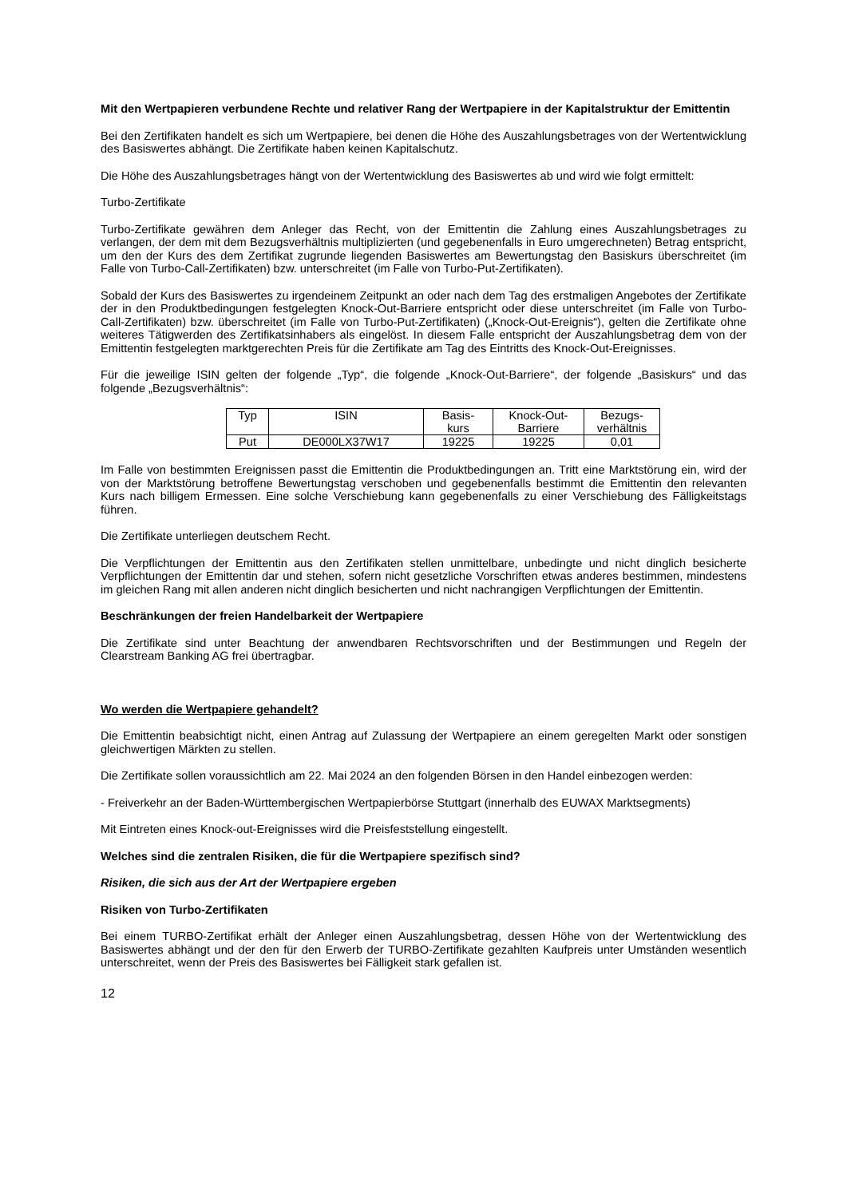Mit den Wertpapieren verbundene Rechte und relativer Rang der Wertpapiere in der Kapitalstruktur der Emittentin
Bei den Zertifikaten handelt es sich um Wertpapiere, bei denen die Höhe des Auszahlungsbetrages von der Wertentwicklung des Basiswertes abhängt. Die Zertifikate haben keinen Kapitalschutz.
Die Höhe des Auszahlungsbetrages hängt von der Wertentwicklung des Basiswertes ab und wird wie folgt ermittelt:
Turbo-Zertifikate
Turbo-Zertifikate gewähren dem Anleger das Recht, von der Emittentin die Zahlung eines Auszahlungsbetrages zu verlangen, der dem mit dem Bezugsverhältnis multiplizierten (und gegebenenfalls in Euro umgerechneten) Betrag entspricht, um den der Kurs des dem Zertifikat zugrunde liegenden Basiswertes am Bewertungstag den Basiskurs überschreitet (im Falle von Turbo-Call-Zertifikaten) bzw. unterschreitet (im Falle von Turbo-Put-Zertifikaten).
Sobald der Kurs des Basiswertes zu irgendeinem Zeitpunkt an oder nach dem Tag des erstmaligen Angebotes der Zertifikate der in den Produktbedingungen festgelegten Knock-Out-Barriere entspricht oder diese unterschreitet (im Falle von Turbo-Call-Zertifikaten) bzw. überschreitet (im Falle von Turbo-Put-Zertifikaten) („Knock-Out-Ereignis“), gelten die Zertifikate ohne weiteres Tätigwerden des Zertifikatsinhabers als eingelöst. In diesem Falle entspricht der Auszahlungsbetrag dem von der Emittentin festgelegten marktgerechten Preis für die Zertifikate am Tag des Eintritts des Knock-Out-Ereignisses.
Für die jeweilige ISIN gelten der folgende „Typ“, die folgende „Knock-Out-Barriere“, der folgende „Basiskurs“ und das folgende „Bezugsverhältnis“:
| Typ | ISIN | Basis- kurs | Knock-Out- Barriere | Bezugs- verhältnis |
| Put | DE000LX37W17 | 19225 | 19225 | 0,01 |
Im Falle von bestimmten Ereignissen passt die Emittentin die Produktbedingungen an. Tritt eine Marktstörung ein, wird der von der Marktstörung betroffene Bewertungstag verschoben und gegebenenfalls bestimmt die Emittentin den relevanten Kurs nach billigem Ermessen. Eine solche Verschiebung kann gegebenenfalls zu einer Verschiebung des Fälligkeitstags führen.
Die Zertifikate unterliegen deutschem Recht.
Die Verpflichtungen der Emittentin aus den Zertifikaten stellen unmittelbare, unbedingte und nicht dinglich besicherte Verpflichtungen der Emittentin dar und stehen, sofern nicht gesetzliche Vorschriften etwas anderes bestimmen, mindestens im gleichen Rang mit allen anderen nicht dinglich besicherten und nicht nachrangigen Verpflichtungen der Emittentin.
Beschränkungen der freien Handelbarkeit der Wertpapiere
Die Zertifikate sind unter Beachtung der anwendbaren Rechtsvorschriften und der Bestimmungen und Regeln der Clearstream Banking AG frei übertragbar.
Wo werden die Wertpapiere gehandelt?
Die Emittentin beabsichtigt nicht, einen Antrag auf Zulassung der Wertpapiere an einem geregelten Markt oder sonstigen gleichwertigen Märkten zu stellen.
Die Zertifikate sollen voraussichtlich am 22. Mai 2024 an den folgenden Börsen in den Handel einbezogen werden:
- Freiverkehr an der Baden-Württembergischen Wertpapierbörse Stuttgart (innerhalb des EUWAX Marktsegments)
Mit Eintreten eines Knock-out-Ereignisses wird die Preisfeststellung eingestellt.
Welches sind die zentralen Risiken, die für die Wertpapiere spezifisch sind?
Risiken, die sich aus der Art der Wertpapiere ergeben
Risiken von Turbo-Zertifikaten
Bei einem TURBO-Zertifikat erhält der Anleger einen Auszahlungsbetrag, dessen Höhe von der Wertentwicklung des Basiswertes abhängt und der den für den Erwerb der TURBO-Zertifikate gezahlten Kaufpreis unter Umständen wesentlich unterschreitet, wenn der Preis des Basiswertes bei Fälligkeit stark gefallen ist.
12